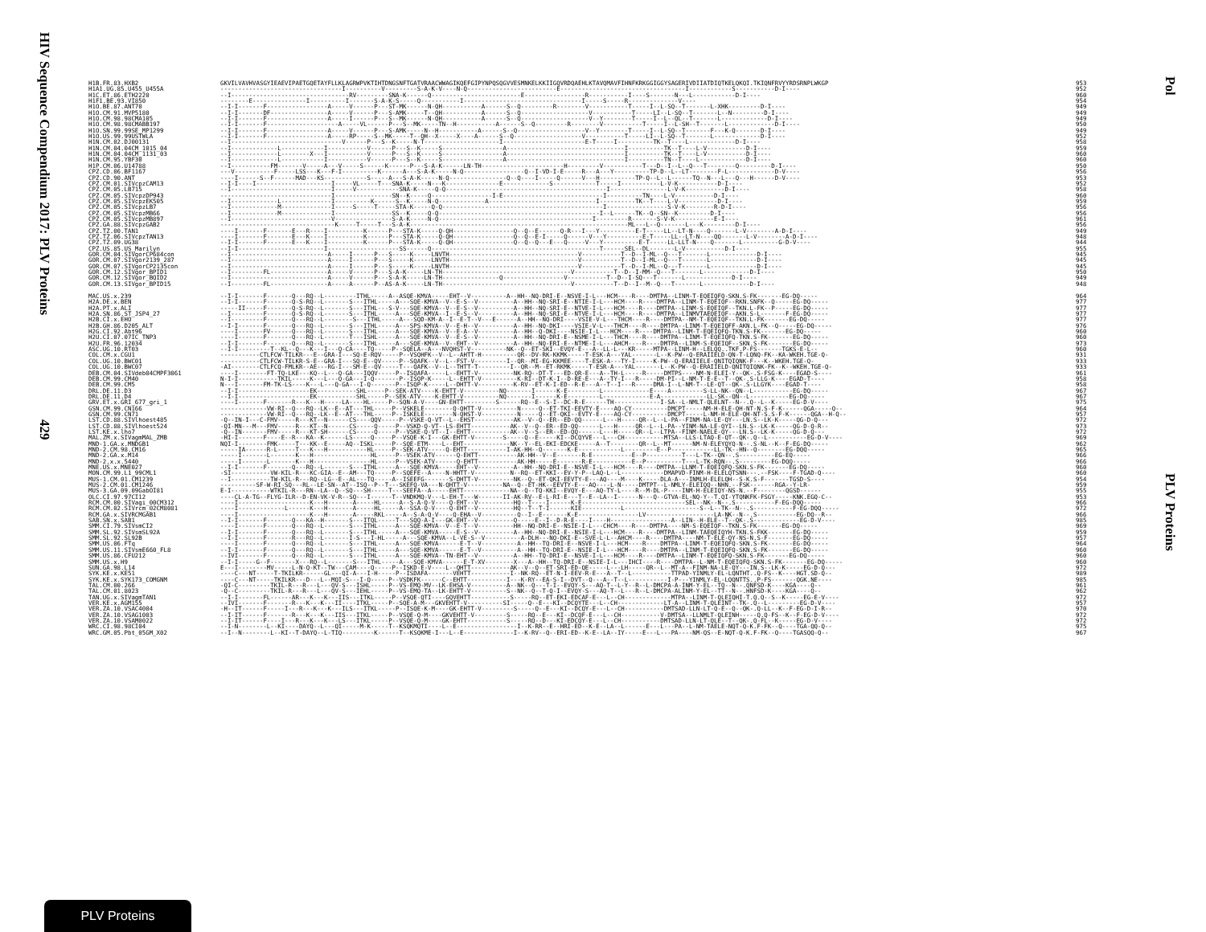HIV Sequence Compendium 2017: PLV Proteins
429
| H1B.FR.83.HXB2 | GKVILVAVHVASGYIEAEVIPAETGQETAYFLLKLAGRWPVKTIHTDNGSNFTGATVRAACWWAGIKQEFGIPYNPQSQGVVESMNKELKKIIGQVRDQAEHLKTAVQMAVFIHNFKRKGGIGGYSAGERIVDIIATDIQTKELQKQI.TKIQNFRVYYRDSRNPLWKGP | 953 |
| H1A1.UG.85.U455_U455A | ----------------------------------I----------V---------S-A-K-V----N-Q-------------------------E-----------------------------------I------------S-----------D-I---- | 952 |
| H1C.ET.86.ETH2220 | --I---------------------------------RV---------SNA-K------Q-------------------------E-----------------R-----------I----S-------N---L------------D-I---- | 960 |
| H1F1.BE.93.VI850 | --------E---------------I----------I-------S-A-K-S-----Q-----------I---------------------------------I-----S-----R--------------V---- | 954 |
| H1O.BE.87.ANT70 | --I-I-------F-----------------A-----V------P---ST-MK------N-QH-----------A------S--Q---------R--------V-----------T-----I--L-SQ--T-------L-XHK---------D-I---- | 949 |
| H1O.CM.91.MVP5180 | --I-I-------DF----------------A-----V------P---S-AMK-----T--QH-----------A------S--Q-------------------V-----------T-----LI--L-SQ--T-------L--N---------D-I---- | 949 |
| H1O.CM.98.98CMA105 | --I-I-------F-----------------A-----I------P---S--MK------N-QH-----------A------S--Q-------------------V--Y--------T-----I--L--QL--T-------L-------------D-I---- | 949 |
| H1O.CM.98.98CMABB197 | --I-I-------F--------------------A-----VL------P---S--MK-----TN--H-----------A------S--Q---------R--------V-----------T-----I--L-SH--T-------L-------------D-I---- | 950 |
| H1O.SN.99.99SE_MP1299 | --I-I-------F-----------------A-----V------P---S-AMK-----N--H-----------A------S--Q-------------------V--Y--------T-----I--L-SQ--T-------F---K-Q-------D-I---- | 949 |
| H1O.US.99.99USTWLA | --I-I-------F-----------------A-----RP-----S--MK-----T--QH--X-----X----A------S--Q-------------------V-----------T-----LI--L-SQ--T-------L-------------D-I---- | 952 |
| H1N.CM.02.DJ00131 | --I-------------------------------V------P---S--K-----N-T---------------------I-----------------------E-T-----I----------TK--T----L-------------D-I---- | 958 |
| H1N.CM.04.04CM_1015_04 | --I-------------L------------I-----------V------P---S--K-----S-----------------A---------------------------------I----------TK--T----L-V-----------D-I---- | 959 |
| H1N.CM.04.04CM_1131_03 | --I-------------L--------X---I-----------V------P---S--K-----S-----------------A---------------------------------I----------TK--T----L-V-----------D-I---- | 960 |
| H1N.CM.95.YBF30 | --I-------------L------------I-----------V------P---S--K-----S-----------------A---------------------------------I----------TN--T----L-------------D-I---- | 960 |
| H1P.CM.06.U14788 | --I-----------FM-------V-----A---V-----S------K------P---S-A-K------LN-TH-----------------------H---------V-----------T---D--I--L--Q---T--------Q---------D-I---- | 950 |
| CPZ.CD.06.BF1167 | ---V-----------F-----LSS---K---F-I----------K------A---S-A-K-----N-Q-----------------Q--I-VD-I-E-----R---A---Y----------TP-D--L--LT--------F-L-------------D-V---- | 956 |
| CPZ.CD.90.ANT | ----I------S--F------MAD---KS------------S-----A---S-A-K-----N-Q----------------Q--Q----I-----Q------V---H----------TP-Q--L--L------TQ--N---L---Q---H------D-V---- | 953 |
| CPZ.CM.01.SIVcpzCAM13 | --I-I----I---------------------I-----VL-----T---SNA-K-----N---K---------------E-------------S------------T-----I-----------L-V-K-----------D-I---- | 952 |
| CPZ.CM.05.LB715 | --I----------------------------I-----V------------SNA-K-----Q-Q---------------------------------------------I----------------L-V-K-----------D-I---- | 958 |
| CPZ.CM.05.SIVcpzDP943 | -------------------------------I----------------SN--K-----Q-----------------I-E----------------------------I----------TN----L-V-----------D-I---- | 960 |
| CPZ.CM.05.SIVcpzEK505 | --I-------------L--------------I----------K------S--K-----N-Q-------------A------------------------------I----------TK--T----L-V-----------D-I---- | 959 |
| CPZ.CM.05.SIVcpzLB7 | --I-------------M--------------I-----S-----T-----STA-K-----Q-Q---------------------------------------------I-----------------S-V-K--------R-D-I---- | 956 |
| CPZ.CM.05.SIVcpzMB66 | --I-------------M--------------I----------------SS--K-----Q-Q---------------------------------------------I--L------TK--Q--SN--K---------D-I---- | 956 |
| CPZ.CM.05.SIVcpzMB897 | --I----------------------------V----------------S-A-K-----N-Q-------------------------------------------I---------R-------S-V-K-----------E-I---- | 961 |
| CPZ.GA.88.SIVcpzGAB2 | --------------------------------K-----T-----T---S-A-K-------------------------------------------------------------ML---L--Q-------L---K---------D-I---- | 956 |
| CPZ.TZ.00.TAN1 | ----I-------F-------E---R----I----------K------P---STA-K-----Q-QH-----------------Q--Q--E------Q-R---I---Y----------E-T-----LL--LT-N----Q-------L-V--------A-D-I---- | 949 |
| CPZ.TZ.06.SIVcpzTAN13 | ----I-------F-------E---K----I----------K------P---STA-K-----Q-QH-----------------Q--Q--E-I-----Q------V---Y----------E-T-----LL--LT-N----QQ-------L-V--------A-D-I---- | 948 |
| CPZ.TZ.09.UG38 | --I-I-------F-------E---K----I----------K------P---STA-K-----Q-QH-----------------Q--Q--Q---E---Q-----V---Y----------E-T-----LL-LLT-N----Q-------L----------G-D-V---- | 944 |
| CPZ.US.85.US_Marilyn | --I-I------------------------I--------------------SS------Q-----------------------------------------------T------SEL--DL-------L-V-----------D-I---- | 955 |
| GOR.CM.04.SIVgorCP684con | --I---------------------------A-----I------P---S-----K-----LNVTH------------------------------------V-----------T--D--I-ML--Q---T-------L-------------D-I---- | 945 |
| GOR.CM.07.SIVgor2139_287 | --I---------------------------A-----I------P---S-----K-----LNVTH------------------------------------V-----------T--D--I-ML--Q---T-------L-------------D-I---- | 945 |
| GOR.CM.07.SIVgorCP2135con | --I---------------------------A-----I------P---S-----K-----LNVTH------------------------------------V-----------T--D--I-ML--Q---T-------L-------------D-I---- | 945 |
| GOR.CM.12.SIVgor_BPID1 | --I---------FL----------------A-----V------P---S-A-K-----LN-TH------------------------------------V-----------T--D--I-MM--Q---T-------L-------------D-I---- | 950 |
| GOR.CM.12.SIVgor_BQID2 | --I---------------------------A-----V------P---S-A-K-----LN-TH----------------Q-----------------V-----------T--D--I-SQ---T-------L-------------D-I---- | 949 |
| GOR.CM.13.SIVgor_BPID15 | --I---------FL----------------A-----A------P--AS-A-K-----LN-TH------------------------------------V-----------T--D--I--M--Q---T-------L-------------D-I---- | 948 |
| MAC.US.x.239 | --I-I-------F-------Q---RQ--L---------ITHL-----A--ASQE-KMVA-----EHT--V----------A--HH--NQ-DRI-E--NSVE-I-L---HCM----R----DMTPA--LINM-T-EQEIQFQ-SKN.S-FK-------EG-DQ----- | 964 |
| H2A.DE.x.BEN | --I-I-------F-------Q-S-RQ--L-------S---ITHL-----A---SQE-KMVA--V--E-S--V----------A--HH--NQ-SRI-E--NTIE-I-L---HCM----R----DMTPA--LINM-T-EQEIQF--RKN.SNFK--Q-----EG-DQ----- | 977 |
| H2A.PT.x.ALI | -----II-----F-------Q-S-RQ--L-------S---ITHL---S-V---SQE-KMVA--V--E-S--V----------A--HH--NQ-SRI-E--NTVE-I-L---HCM----R----DMTPA--LINM-S-EQEIQF--TKN.L-FK--P-----EG-DQ----- | 977 |
| H2A.SN.86.ST_JSP4_27 | --I---------F-------Q-S-RQ--L-------S---ITHL-----A---SQE-KMVA--I--E-S--V----------A--HH--NQ-SRI-E--NTVE-I-L---HCM----R----DMTPA--LINMVTAEQEIQF--AKN.S-L-------F-EG-DQ----- | 977 |
| H2B.CI.x.EHO | --I---------F-------Q---RQ--L--------S---ITHL-----A---SQD-KM-A--I--E-T--V---E------A--HH--NQ-DRI----VSIE-V-L---THCM----R----DMTPA--NM-T-EQEIQF--TKN.L-FK-------EG-DQ----- | 977 |
| H2B.GH.86.D205_ALT | --I-I-------F-------Q---RQ--L-------S---ITHL-----A---SPS-KMVA--V--E-H--V----------A--HH--NQ-DKI----VSIE-V-L---THCM----R----DMTPA--LINM-T-EQEIQFF-AKN.L-FK--Q-----EG-DQ----- | 976 |
| H2G.CI.92.Abt96 | ----I-------FV------Q---RQ--L-------S---ITHL-----A---SQE-KMVA--V--E-A--V----------A--HH--Q-DKI----NSIE-I-L---HCM----R----DMTPA--LINM-T-EQEIQFQ-TKN.S-FK-------EG-DQ----- | 960 |
| H2U.CI.07.07IC_TNP3 | ----I-------F-------Q---RQ--L-------T---ISHL-----A---SQE-KMVA--V--E-S--V----------A--HH--NQ-DRI-E--NSME-I-L---THCM----R----DMTPA--LINM-T-EQEIQFQ-TKN.S-FK-------EG-DQ----- | 960 |
| H2U.FR.96.12034 | --I-I-------F-------Q---RQ--L-------S---ITHL-----A---SQE-KMVA--V--EHT--V----------A--HH--NQ-ERI-E--NTME-I-L---AHCM----R----DMTPA--LINM-S-EQEIQF--SKN.S-FK-------EG-DQ----- | 973 |
| ASC.UG.10.RT03 | --I-I---------T--KL--Q---K---I---Q-CA----TQ-----P--SQELA--A---NVQHST-V----------NK--Q--ET-SKI--EVQY-E---A--LL-L---KR-----MTPA--LINM-H--LELQQ..TKF.P-FS-------TGKS-E-L-- | 960 |
| COL.CM.x.CGU1 | -----------CTLFCW-TILKR---E--GRA-I---SQ-E-RQV-----P--VSQHFK--V--L--AHTT-H----------QR--DV-RK-KKMK-----T-ESK-A---YAL-------L--K-PW--Q-ERAIIELD-QN-T-LQNQ-FK--KA-WKEH.TGE-Q- | 931 |
| COL.UG.10.BWC01 | -----------CTLFCW-TILKR-S-E--GRA-I---SQ-E--QV-----P--SQAFK--V--L--FST-V---------I--QR--MI-EG-KKMEE----T-ESK-A---TY-I-----K-PW--Q-ERAIIELE-QNITQIQNK-F---K--WKEH.TGE-Q- | 933 |
| COL.UG.10.BWC07 | -AI--------CTLFCQ-FMLKR--AE---RG-I---SM-E--QV-----T---QAFK--V--L--THTT-T---------I--QR--M--ET-RKMK-----T-ESR-A---YAL-------L--K-PW--Q-ERAIIELD-QNITQIQNK-FK--K--WKEH.TGE-Q- | 933 |
| DEB.CM.04.SIVdeb04CMPF3061 | ----I--------FT-TQ-LKE---KQ--L---Q-GA---IQQV-----P--ISQAFA-----L--EHTT-V----------NK-RQ--DT-T---ED-QR-E---A--TH-L-----R-----DMTPS----NM-N-ELEI-Y--QK-.S-FSG-K----EGAD-S---- | 961 |
| DEB.CM.99.CM40 | N-I-I-----------TKIL-----K---L---Q-GA---I-Q-------P--ISQP-K-----L--EHTT-V----------K-RI--DT-K-I--D-RE-E---A--TY-I---R-----DM-PI--L-NM-T-E-E--T--QK-.S-LLG-K----EGAD-T---- | 958 |
| DEB.CM.99.CM5 | N---I-------FM-TK-LS----K---L---Q-GA---I-Q-------P--ISQP-K-----L--DHTT-V----------K-RV--ET-K-I-ED--R-E---A--T--I---R-----DMA-I--L-NM-T--LE-QT--QK-.S-LLGYK----EGAD-T---- | 958 |
| DRL.DE.11.D3 | --I-I--------------------EK-----------SHL-----P--SEK-ATV----K-EHTT-V----------NQ-------I------K-E---------L-------------E----A---------S-LL-NK--QN--L-----------EG-DQ----- | 967 |
| DRL.DE.11.D4 | --I-I--------------------EK-----------SHL-----P--SEK-ATV----K-EHTT-V----------NQ-------I------K-E---------L-------------E-A-------------LL-SK--QN--L-----------EG-DQ----- | 967 |
| GRV.ET.x.GRI_677_gri_1 | ----I-------F-------R---K---H-----LA----HL-----P--SQN-A-V----GN-EHTT---------S------RQ--E--S-I--DC-R-E------TH-------------I-SA--L-NMLT-QLELNT--N--.Q--L--K-----EG-D-V---- | 975 |
| GSN.CM.99.CN166 | -------------VW-RI--Q---RQ--LK--E--AT---THL-----P--VSKELE--------Q-QHTT-V----------N-----Q--ET-TKI-EEVTY-E----AQ-CY----------DMCPT-----NM-H-ELE-QH-NT-N.S-F-K------QGA-----Q-- | 964 |
| GSN.CM.99.CN71 | -------------VW-RI--Q---RQ--LK--E--AT---THL-----P--ISKELE--------N-QHST-V----------N-----Q--ET-QKI--EVTY-E----AQ-CY----------DMCPT-----L-NM-H-ELE-QH-NT-S.S-F-K------QGA--H-Q-- | 957 |
| LST.CD.88.SIVlhoest485 | -Q--IN-I---C-FMV-----R---KT--N------CS----QQV-----P--VSKE-Q-VT--L--EHST-----------AK--V--Q--ER--ED-QQ------L---H-----QR--L--L-PA--FINM-NA-LE-QY---LN.S--LK-K-----QG-D-Q--- | 972 |
| LST.CD.88.SIVlhoest524 | -QI-MN---M---FMV-----R---KT--N------CS-----Q-----P--VSKD-Q-VT--LS-EHTT-----------AK--V--Q--ER--ED-QQ------L---H-----QR--L--L-PA--YINM-NA-LE-QYI--LN.S--LK-K-----QG-D-Q-R-- | 973 |
| LST.KE.x.lho7 | -Q--IN-------FMV-----R---KT-SH------CS-----Q-----P--VSKE-Q-VT--I--EHTT-----------AK--V--S--ER--ED-QQ------L---H-----QR--L--LTPA--FINM-NAELE-QY---LN.S--LK-K-----QG-D-Q--- | 972 |
| MAL.ZM.x.SIVagmMAL_ZMB | -HI-I-------F----E--R---KA--K------LS-----Q-----P--VSQE-K-I---GK-EHTT-V--------S-----Q--E-----KI--DCQYVE---L---CH-----------MTSA--LLS-LTAQ-E-QT--QK-.Q--L-----------EG-D-V---- | 969 |
| MND-1.GA.x.MNDGB1 | NQI-I--------FMK-----T---KK--E-----AQ--ISKL-----P--SQE-ETM----L--EHT-------------NK--Y--EL-EKI-EDCKE-----A--T--------QR--L--MT------NM-N-ELEYQYQ-N--.S-NL--K--F-EG-DQ----- | 962 |
| MND-2.CM.98.CM16 | -----IA------R-L-----T---K---H-----------HL-----P--SEK-ATV-----Q-EHTT-----------I-AK-HH--Q-------K-E------------L---------E--P------------LL-TK--HN--Q--------EG-DQQ----- | 965 |
| MND-2.GA.x.M14 | -----I-------L-------K---H----------------HL-----P--VSEK-ATV------Q-EHTT-----------AK-HH--V--E-------R-E-----------E--P----------T---L-TK--QN--.S----------EG-EQ----- | 966 |
| MND-2.x.x.5440 | -----I-------L-------K---H----------------HL-----P--VSEK-ATV------Q-EHTT-----------AK-HH-----E-------R-E-----------E--P----------T---L-TK-RQN--.S---------EG-DQQ----- | 966 |
| MNE.US.x.MNE027 | --I-I-------F-------Q---RQ--L-------S---ITHL-----A---SQE-KMVA-----EHT--V----------A--HH--NQ-DRI-E--NSVE-I-L---HCM----R----DMTPA--LLNM-T-EQEIQFQ-SKN.S-FK-------EG-DQ----- | 960 |
| MON.CM.99.L1_99CML1 | -SI-----------VW-KIL-R---KC-GIA--E--AM---TQ-----P--SQEFE--A----N-HHTT-V----------N--RQ--ET-KKI--EV-Y-P--LAQ-L--L------------DMAPVD-FINM-H-ELELQTSNN---.--FSK----F-TGAD-Q---- | 960 |
| MUS-1.CM.01.CM1239 | --I-----------TW-KIL-R---RQ--LG--E--AL---TQ-----A--ISEEFG-------S-DHTT-V----------NK--Q--ET-QKI-EEVTY-E---AQ----M----K-----DLA-A---INMLH-ELELQH--S-K.S-F-------TGSD-S---- | 954 |
| MUS-2.CM.01.CM1246 | ----------SF-W-RI-SQ---RL--LE-SN--AT--ISQ--P--T---SKEFQ-VA---N-QHTT-V----------NA--Q--ET-HK--EEVTY-E---AQ----L-N-----DMTPT--L-NMLY-ELEIQQ--NHN.--FSK-------RGA--Y-LR- | 959 |
| MUS-3.GA.09.09GabOI81 | E-I-----------WTKIL-R---RN--LA--Q--SQ---SH-----T---SEEFA--A-----EHTT-------------NA--Q--TQ-KKI--EVQY-E---AQ-TY-L----R--M-DL-P----INM-H-ELEIQY-NS-N.--F--------QGSD------ | 955 |
| OLC.CI.97.97CI12 | ----CL-A-TG--FLYG-ILR--D-EN-VK-V-R--SQ---I------T--VNDKMQ-V---L-EH-T---W-------II-AK-RV--E-L-RI-E---T--E--LA--I------N---Q--GTVA-EL-NQ-Y--T.QI-YTQNKFK-FSGY-----KNK.EGQ-C-- | 953 |
| RCM.CM.00.SIVagi_00CM312 | ----I--------------------K---H-------A-----HL-----A--S-A-Q-V----Q-EHT--V----------HQ--T----I------K-E-----------------------------SEL--NK--N--.S-----------F-EG-DQQ----- | 966 |
| RCM.CM.02.SIVrcm_02CM8081 | ----I-------------L------K---H-------A-----HL-----A--SSA-Q-V----Q-EHT--V----------HQ--T--T-I------KIE-----------L---------------------S--L--TK--N--.S-----------F-EG-DQQ----- | 972 |
| RCM.GA.x.SIVRCMGAB1 | ----I--------------------K---H-------A-----RKL-----A--S-A-Q-V----Q-EHA--V----------Q--I--E-------K-E-----------------LV-------------------LA-NK--N--.S-----------EG-DQ--R-- | 966 |
| SAB.SN.x.SAB1 | --I-I-------F-------Q---KA--H-------S---ITQL-----T---SQQ-A-I---GK-EHT--V----------Q-----E--I--D-R-E----I----H-----------------A--LIN--H-ELE--T--QK-.S-------------EG-D-V---- | 985 |
| SMM.CI.79.SIVsmCI2 | ----I-------F-------Q---RQ--L-------S---ITHL-----A---SQE-KMVA--V--E-T--V----------HH--NQ-DRI-E--NSIE-I-L---CHCM----R----DMTPA----NM-S-EQEIQF--TKN.S-FK-------EG-DQ----- | 969 |
| SMM.SL.92.SIVsmSL92A | --I-I-------F-------Q---RQ--L-------S---ITHL-----A---SQE-KMVA-----E-S--V----------A--HH--NQ-DRI-E--NSIE-I-L---HCM----R----DMTPA--LINM-TAEQEIQYH-TKN.S-FKK-------EG-DQ----- | 959 |
| SMM.SL.92.SL92B | --I-I-------F-------R---RQ--L-------I-S---I-HL-----A---SQE-KMVA--L-VE-S--V----------A-DLH---NQ-DKI-E--SVE-L-L--AHCM----R----DMTPA----NM-T-ELE-QY-NS-N.S-F-------EG-DQ----- | 957 |
| SMM.US.06.FTq | ----I-------F-------Q---RQ--L-------S---ITHL-----A---SQE-KMVA------E-T--V----------A--HH--TQ-DRI-E--NSVE-I-L---HCM----R----DMTPA--LINM-T-EQEIQFQ-SKN.S-FK-------EG-DQ----- | 964 |
| SMM.US.11.SIVsmE660_FL8 | --I-I-------F-------Q---RQ--L-------S---ITHL-----A---SQE-KMVA------E-T--V----------A--HH--TQ-DRI-E--NSIE-I-L---HCM----R----DMTPA--LINM-T-EQEIQFQ-SKN.S-FK-------EG-DQ----- | 960 |
| SMM.US.86.CFU212 | --IVI-------F-------Q---RQ--L-------S---ITHL-----A---SQE-KMVA--TN-EHT--V----------A--HH--TQ-DRI-E--NSVE-I-L---HCM----R----DMTPA--LINM-T-EQEIQFQ-SKN.S-FK-------EG-DQ----- | 960 |
| SMM.US.x.H9 | --I-I-----G--F-------X---RQ--L-------S---ITHL-----A---SQE-KMVA------E-T-XV--------X---A--HH--TQ-DRI-E--NSIE-I-L---IHCI----R----DMTPA--L-NM-T-EQEIQFQ-SKN.S-FK-------EG-DQ----- | 960 |
| SUN.GA.98.L14 | E---I--------MV-----L-N-Q-KT--TW---CAM----Q-----P--ISKD-E-V----L--QHTT-----------AK--V--Q--ET-SRI-ED-QE-----L---LH-----QR--L--MT-A--FINM-NA-LE-QY---IN.S--LK-K-----EG-D-Q--- | 972 |
| SYK.KE.x.KE51 | ----C---NT-----T-TKILKR------GL---QI-A---I-H-----P--ISDAFA-------VEHTT-----------I--NK-RQ--ET-N-I-EEV-R-E---A--T--L-----------TTPAD-YINMLY-EL-LQNTHT..Q-FS--K----HGT.SD-Q-- | 989 |
| SYK.KE.x.SYK173_COMGNM | ----C---NT-----TKILKR---D---L--MQI-S---I-Q-----P--VSDKFK------C--EHTT-----------I---K-RY--EA-S-I--DVT--Q---A--T--L-----------I-P---YINMLY-EL-LQQNTTS..P-FS-------QGK.NE---- | 985 |
| TAL.CM.00.266 | -QI-C---------TKIL-R---R---L---QV-S---ISHL-----P--VS-EMQ-MV--LK-EHSA-V----------A--NK--Q---T-I--EVQY-S---AQ-T--L-Y--R--L-DMCPA-A-INM-Y-EL--TQ--N--.QNFSD-K----KGA----Q-- | 961 |
| TAL.CM.01.8023 | -Q--C---------TKIL-R---R---L---QV-S---IEHL-----P--VS-EMQ-TA--LK-EHTT-V----------S--NK--Q--T-Q-I--EVQY-S---AQ-T--L---R--L-DMCPA-ALINM-Y-EL--TT--N--.HNFSD-K----KGA----Q-- | 962 |
| TAN.UG.x.SIVagmTAN1 | --I-I-------FL------AR---K---K---IIS---ITKL-----P--VSQE-QTI----GQVEHTT-----------S-----RQ--ET-EKI-EDCAF-E---L--CH-------------MTPA--LINM-T-QLEIQHI-T.Q.Q--S--K-----EG-E-V---- | 972 |
| VER.KE.x.AGM155 | --IVI-------F-------R---K---K---II----ITKL-----P--SQE-A-M---GKVEHTT-V----------SI-----Q--E---KI--DCQYTE---L--CH-------------LT-A--LINM-T-QLEINT--TK-.Q--L---------EG-D-V---- | 957 |
| VER.ZA.10.VSAC4004 | -H--IT------F-----I---R---K---K---ILS---ITKL-----P--ISQE-K-M----GK-EHTT-V---------S-----Q--E---KI--DCQY-E---L--CH-----------DMTSAD-LLN-LT-Q-E--Q--QK-.Q-LL--K--F-EG-D-I-R-- | 970 |
| VER.ZA.10.VSAG1003 | --I-IT------F-------R---K---K---IIS---ITKL-----P--VSQE-Q-M----GKVEHTT-V---------S-----RQ--E---KI--DCQF-E---L--CH-----------V-DMTSA--LLNMLT-QLEINH-----Q.Q-FS--K--F-EG-D-V---- | 972 |
| VER.ZA.10.VSAM0022 | --I-IT------F----I---R---K---K---LS---ITKL-----P--VSQE-Q-M----GK-EHTT-----------S-----RQ--D---KI-EDCQY-E---L--CH-----------DMTSAD-LLN-LT-QLE--T--QK-.Q-FL--K-----EG-D-V---- | 972 |
| WRC.CI.98.98CI04 | --I-N--------L--KI----DAYQ--L---QI-----M-K-----T--KSQKMQTI----L--E-----------------I--K-RR--E--HRI-ED--K-E--LA--L------E---L---PA--L-NM-TAELE-NQT-Q-K.F-FK--Q----TGA-QQ-Q-- | 975 |
| WRC.GM.05.Pbt_05GM_X02 | --I--N--------L--KI--T-DAYQ--L-TIQ---------K------T--KSQKME-I---L--E--------------I--K-RV--Q--ERI-ED--K-E--LA--IY-----E---L---PA----NM-QS--E-NQT-Q-K.F-FK--Q----TGASQQ-Q-- | 967 |
Pol
PLV Proteins
PLV Proteins